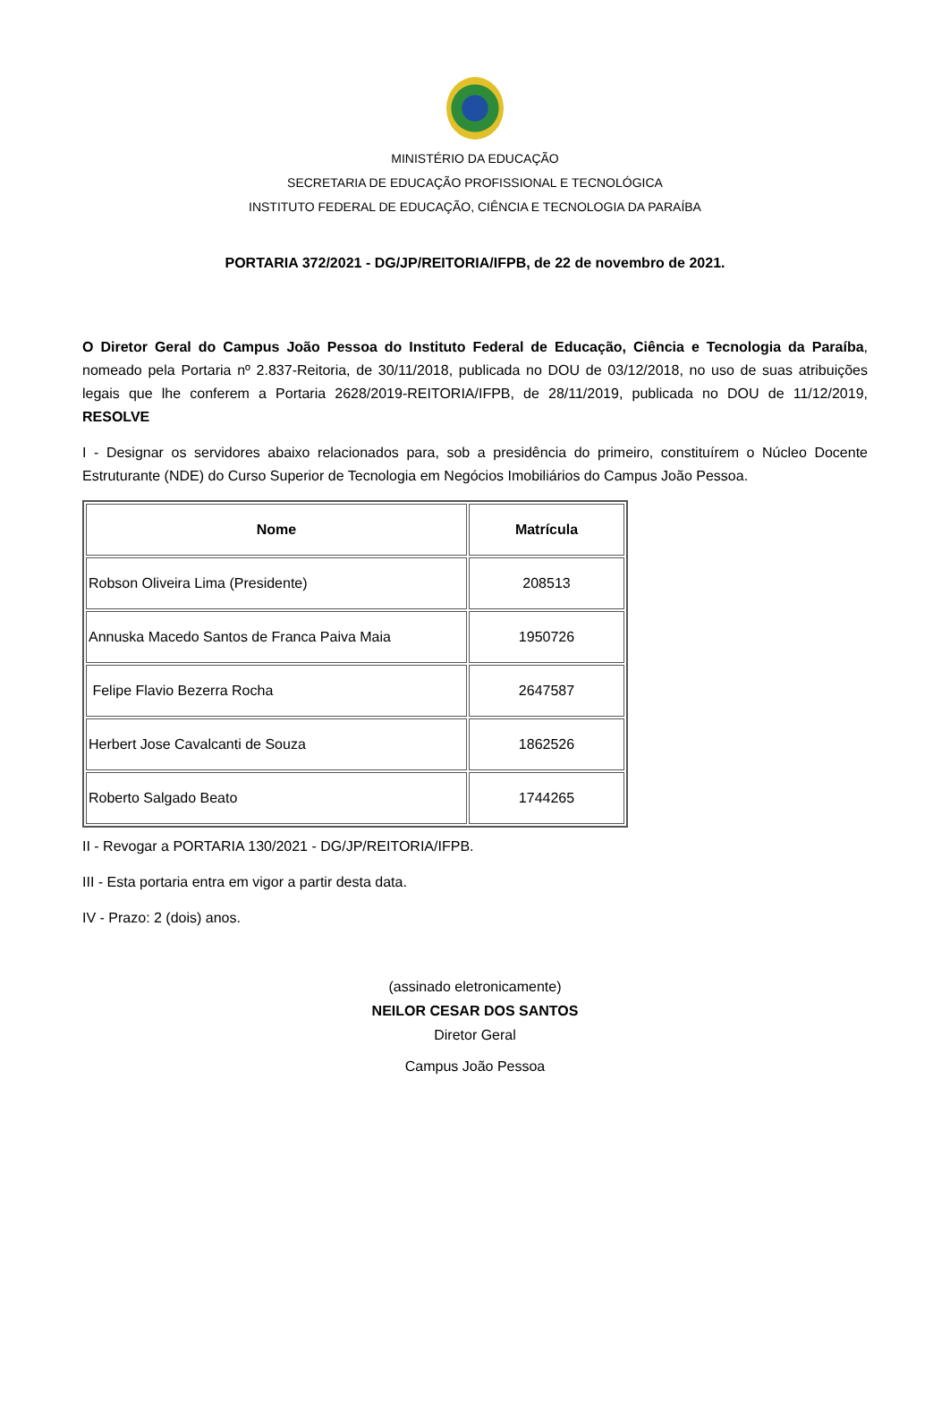MINISTÉRIO DA EDUCAÇÃO
SECRETARIA DE EDUCAÇÃO PROFISSIONAL E TECNOLÓGICA
INSTITUTO FEDERAL DE EDUCAÇÃO, CIÊNCIA E TECNOLOGIA DA PARAÍBA
PORTARIA 372/2021 - DG/JP/REITORIA/IFPB, de 22 de novembro de 2021.
O Diretor Geral do Campus João Pessoa do Instituto Federal de Educação, Ciência e Tecnologia da Paraíba, nomeado pela Portaria nº 2.837-Reitoria, de 30/11/2018, publicada no DOU de 03/12/2018, no uso de suas atribuições legais que lhe conferem a Portaria 2628/2019-REITORIA/IFPB, de 28/11/2019, publicada no DOU de 11/12/2019, RESOLVE
I - Designar os servidores abaixo relacionados para, sob a presidência do primeiro, constituírem o Núcleo Docente Estruturante (NDE) do Curso Superior de Tecnologia em Negócios Imobiliários do Campus João Pessoa.
| Nome | Matrícula |
| --- | --- |
| Robson Oliveira Lima (Presidente) | 208513 |
| Annuska Macedo Santos de Franca Paiva Maia | 1950726 |
| Felipe Flavio Bezerra Rocha | 2647587 |
| Herbert Jose Cavalcanti de Souza | 1862526 |
| Roberto Salgado Beato | 1744265 |
II - Revogar a PORTARIA 130/2021 - DG/JP/REITORIA/IFPB.
III - Esta portaria entra em vigor a partir desta data.
IV - Prazo: 2 (dois) anos.
(assinado eletronicamente)
NEILOR CESAR DOS SANTOS
Diretor Geral
Campus João Pessoa